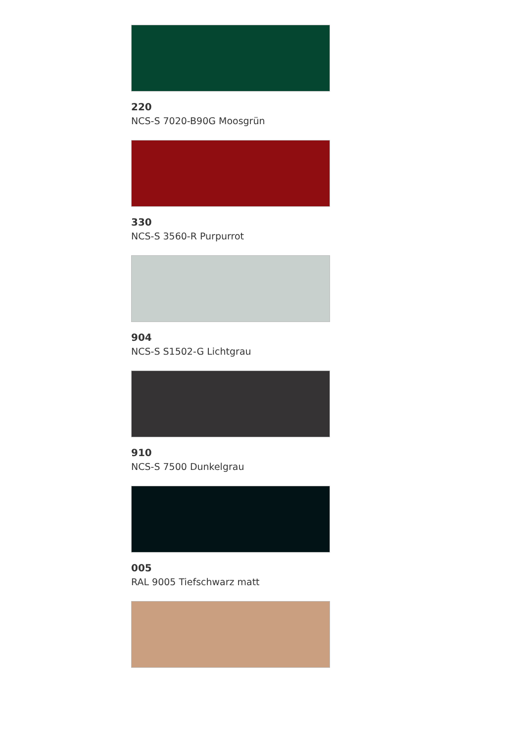220
NCS-S 7020-B90G Moosgrün
330
NCS-S 3560-R Purpurrot
904
NCS-S S1502-G Lichtgrau
910
NCS-S 7500 Dunkelgrau
005
RAL 9005 Tiefschwarz matt